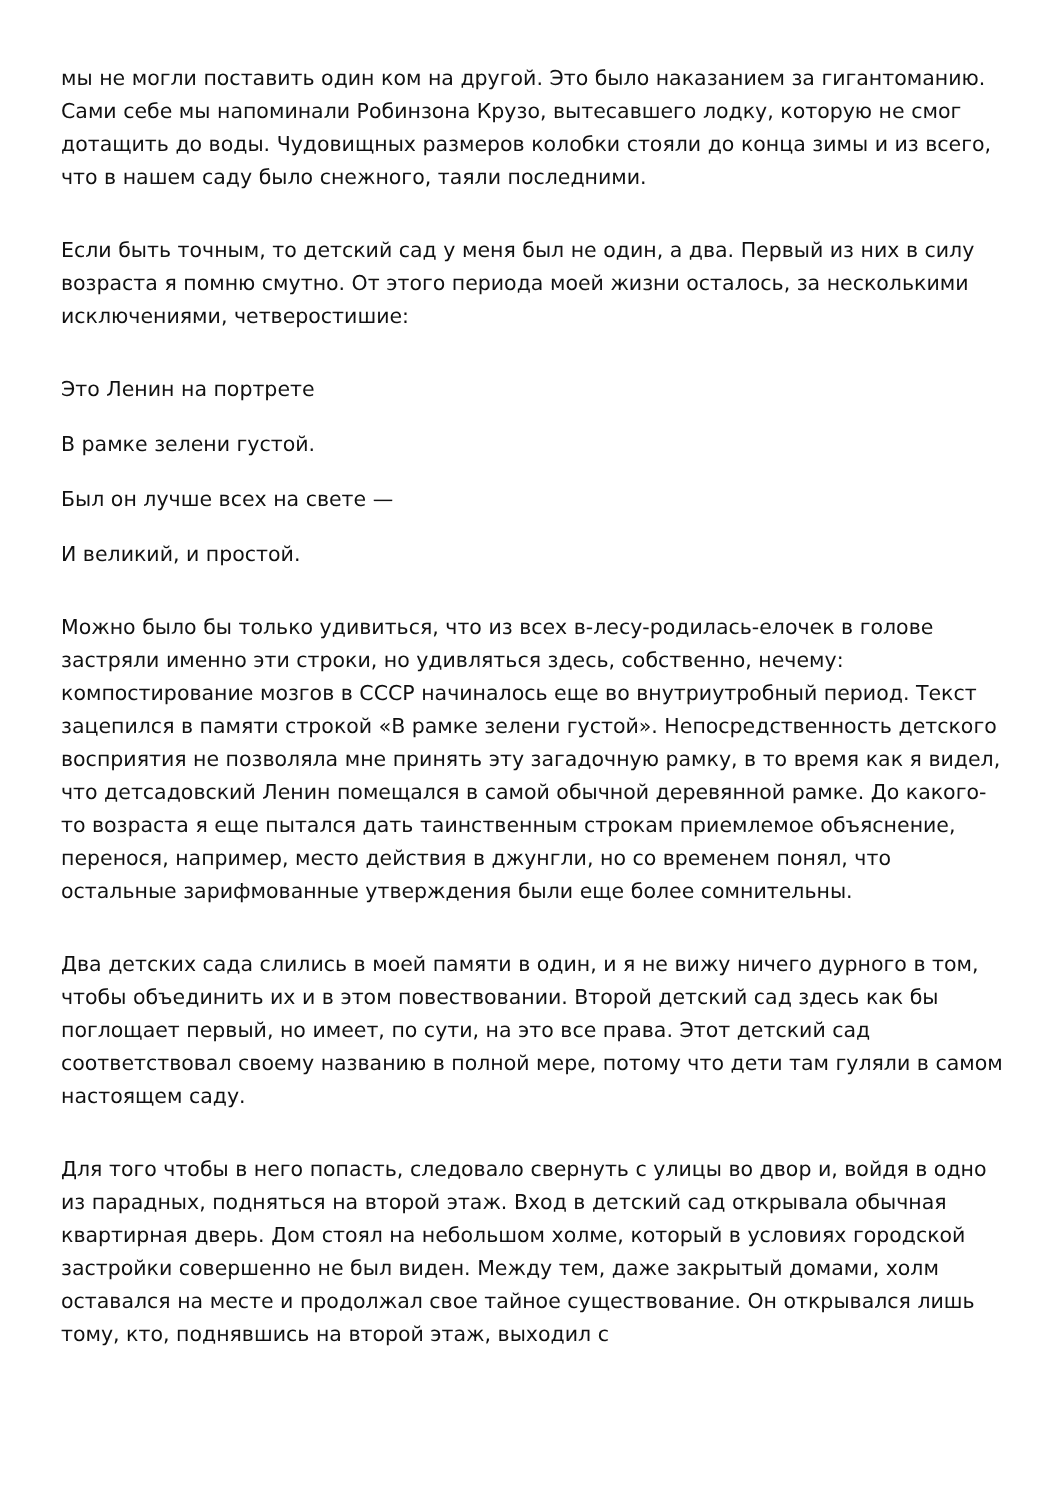мы не могли поставить один ком на другой. Это было наказанием за гигантоманию. Сами себе мы напоминали Робинзона Крузо, вытесавшего лодку, которую не смог дотащить до воды. Чудовищных размеров колобки стояли до конца зимы и из всего, что в нашем саду было снежного, таяли последними.
Если быть точным, то детский сад у меня был не один, а два. Первый из них в силу возраста я помню смутно. От этого периода моей жизни осталось, за несколькими исключениями, четверостишие:
Это Ленин на портрете
В рамке зелени густой.
Был он лучше всех на свете —
И великий, и простой.
Можно было бы только удивиться, что из всех в-лесу-родилась-елочек в голове застряли именно эти строки, но удивляться здесь, собственно, нечему: компостирование мозгов в СССР начиналось еще во внутриутробный период. Текст зацепился в памяти строкой «В рамке зелени густой». Непосредственность детского восприятия не позволяла мне принять эту загадочную рамку, в то время как я видел, что детсадовский Ленин помещался в самой обычной деревянной рамке. До какого-то возраста я еще пытался дать таинственным строкам приемлемое объяснение, перенося, например, место действия в джунгли, но со временем понял, что остальные зарифмованные утверждения были еще более сомнительны.
Два детских сада слились в моей памяти в один, и я не вижу ничего дурного в том, чтобы объединить их и в этом повествовании. Второй детский сад здесь как бы поглощает первый, но имеет, по сути, на это все права. Этот детский сад соответствовал своему названию в полной мере, потому что дети там гуляли в самом настоящем саду.
Для того чтобы в него попасть, следовало свернуть с улицы во двор и, войдя в одно из парадных, подняться на второй этаж. Вход в детский сад открывала обычная квартирная дверь. Дом стоял на небольшом холме, который в условиях городской застройки совершенно не был виден. Между тем, даже закрытый домами, холм оставался на месте и продолжал свое тайное существование. Он открывался лишь тому, кто, поднявшись на второй этаж, выходил с